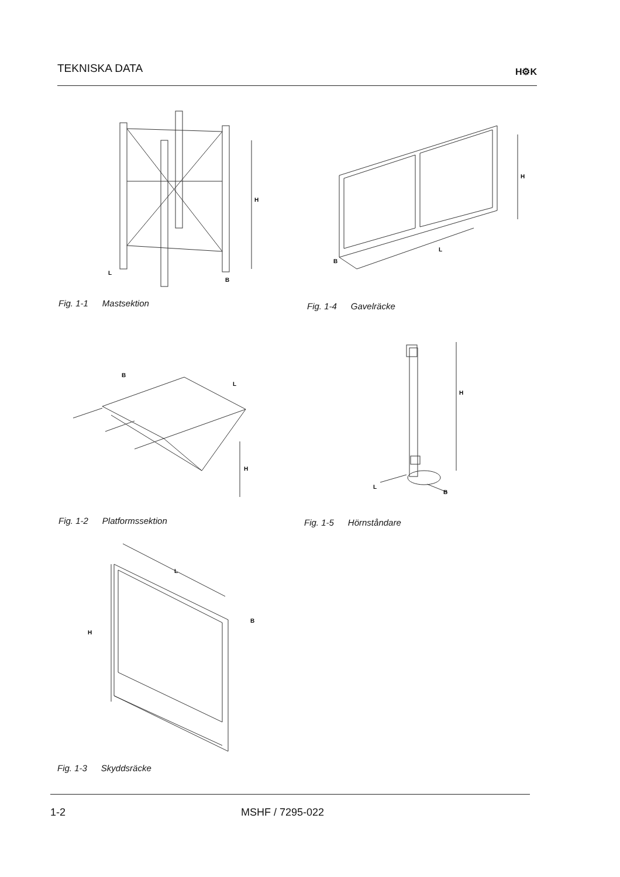TEKNISKA DATA
H⚙K
H
L
B
Fig. 1-1 Mastsektion
H
L
B
Fig. 1-4 Gavelräcke
B
L
H
Fig. 1-2 Platformssektion
H
L
B
Fig. 1-5 Hörnståndare
H
L
B
Fig. 1-3 Skyddsräcke
1-2 MSHF / 7295-022